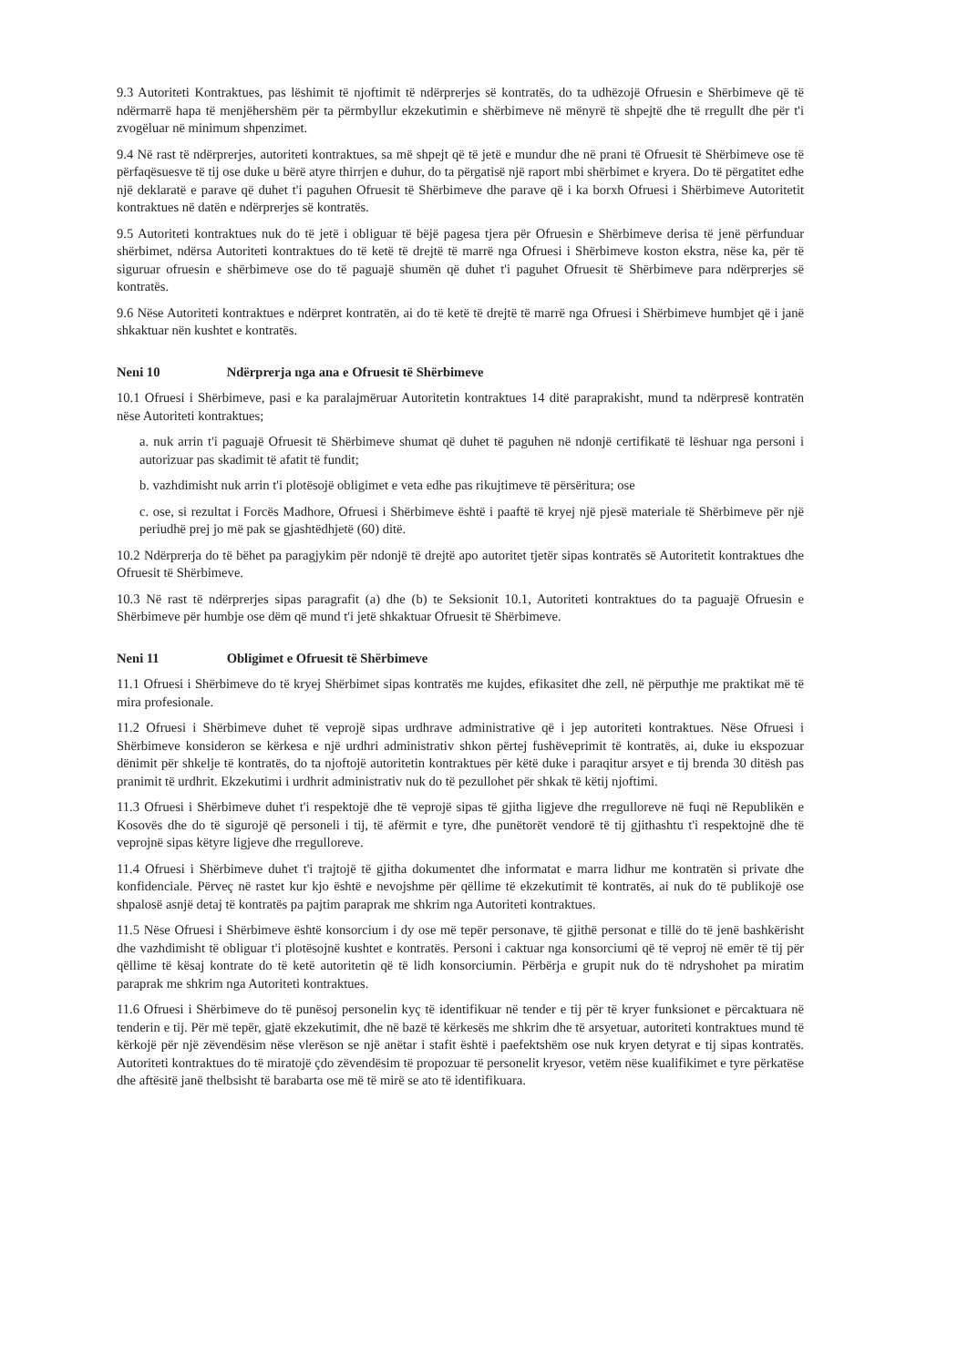9.3 Autoriteti Kontraktues, pas lëshimit të njoftimit të ndërprerjes së kontratës, do ta udhëzojë Ofruesin e Shërbimeve që të ndërmarrë hapa të menjëhershëm për ta përmbyllur ekzekutimin e shërbimeve në mënyrë të shpejtë dhe të rregullt dhe për t'i zvogëluar në minimum shpenzimet.
9.4 Në rast të ndërprerjes, autoriteti kontraktues, sa më shpejt që të jetë e mundur dhe në prani të Ofruesit të Shërbimeve ose të përfaqësuesve të tij ose duke u bërë atyre thirrjen e duhur, do ta përgatisë një raport mbi shërbimet e kryera. Do të përgatitet edhe një deklaratë e parave që duhet t'i paguhen Ofruesit të Shërbimeve dhe parave që i ka borxh Ofruesi i Shërbimeve Autoritetit kontraktues në datën e ndërprerjes së kontratës.
9.5 Autoriteti kontraktues nuk do të jetë i obliguar të bëjë pagesa tjera për Ofruesin e Shërbimeve derisa të jenë përfunduar shërbimet, ndërsa Autoriteti kontraktues do të ketë të drejtë të marrë nga Ofruesi i Shërbimeve koston ekstra, nëse ka, për të siguruar ofruesin e shërbimeve ose do të paguajë shumën që duhet t'i paguhet Ofruesit të Shërbimeve para ndërprerjes së kontratës.
9.6 Nëse Autoriteti kontraktues e ndërpret kontratën, ai do të ketë të drejtë të marrë nga Ofruesi i Shërbimeve humbjet që i janë shkaktuar nën kushtet e kontratës.
Neni 10 Ndërprerja nga ana e Ofruesit të Shërbimeve
10.1 Ofruesi i Shërbimeve, pasi e ka paralajmëruar Autoritetin kontraktues 14 ditë paraprakisht, mund ta ndërpresë kontratën nëse Autoriteti kontraktues;
a. nuk arrin t'i paguajë Ofruesit të Shërbimeve shumat që duhet të paguhen në ndonjë certifikatë të lëshuar nga personi i autorizuar pas skadimit të afatit të fundit;
b. vazhdimisht nuk arrin t'i plotësojë obligimet e veta edhe pas rikujtimeve të përsëritura; ose
c. ose, si rezultat i Forcës Madhore, Ofruesi i Shërbimeve është i paaftë të kryej një pjesë materiale të Shërbimeve për një periudhë prej jo më pak se gjashtëdhjetë (60) ditë.
10.2 Ndërprerja do të bëhet pa paragjykim për ndonjë të drejtë apo autoritet tjetër sipas kontratës së Autoritetit kontraktues dhe Ofruesit të Shërbimeve.
10.3 Në rast të ndërprerjes sipas paragrafit (a) dhe (b) te Seksionit 10.1, Autoriteti kontraktues do ta paguajë Ofruesin e Shërbimeve për humbje ose dëm që mund t'i jetë shkaktuar Ofruesit të Shërbimeve.
Neni 11 Obligimet e Ofruesit të Shërbimeve
11.1 Ofruesi i Shërbimeve do të kryej Shërbimet sipas kontratës me kujdes, efikasitet dhe zell, në përputhje me praktikat më të mira profesionale.
11.2 Ofruesi i Shërbimeve duhet të veprojë sipas urdhrave administrative që i jep autoriteti kontraktues. Nëse Ofruesi i Shërbimeve konsideron se kërkesa e një urdhri administrativ shkon përtej fushëveprimit të kontratës, ai, duke iu ekspozuar dënimit për shkelje të kontratës, do ta njoftojë autoritetin kontraktues për këtë duke i paraqitur arsyet e tij brenda 30 ditësh pas pranimit të urdhrit. Ekzekutimi i urdhrit administrativ nuk do të pezullohet për shkak të këtij njoftimi.
11.3 Ofruesi i Shërbimeve duhet t'i respektojë dhe të veprojë sipas të gjitha ligjeve dhe rregulloreve në fuqi në Republikën e Kosovës dhe do të sigurojë që personeli i tij, të afërmit e tyre, dhe punëtorët vendorë të tij gjithashtu t'i respektojnë dhe të veprojnë sipas këtyre ligjeve dhe rregulloreve.
11.4 Ofruesi i Shërbimeve duhet t'i trajtojë të gjitha dokumentet dhe informatat e marra lidhur me kontratën si private dhe konfidenciale. Përveç në rastet kur kjo është e nevojshme për qëllime të ekzekutimit të kontratës, ai nuk do të publikojë ose shpalosë asnjë detaj të kontratës pa pajtim paraprak me shkrim nga Autoriteti kontraktues.
11.5 Nëse Ofruesi i Shërbimeve është konsorcium i dy ose më tepër personave, të gjithë personat e tillë do të jenë bashkërisht dhe vazhdimisht të obliguar t'i plotësojnë kushtet e kontratës. Personi i caktuar nga konsorciumi që të veproj në emër të tij për qëllime të kësaj kontrate do të ketë autoritetin që të lidh konsorciumin. Përbërja e grupit nuk do të ndryshohet pa miratim paraprak me shkrim nga Autoriteti kontraktues.
11.6 Ofruesi i Shërbimeve do të punësoj personelin kyç të identifikuar në tender e tij për të kryer funksionet e përcaktuara në tenderin e tij. Për më tepër, gjatë ekzekutimit, dhe në bazë të kërkesës me shkrim dhe të arsyetuar, autoriteti kontraktues mund të kërkojë për një zëvendësim nëse vlerëson se një anëtar i stafit është i paefektshëm ose nuk kryen detyrat e tij sipas kontratës. Autoriteti kontraktues do të miratojë çdo zëvendësim të propozuar të personelit kryesor, vetëm nëse kualifikimet e tyre përkatëse dhe aftësitë janë thelbsisht të barabarta ose më të mirë se ato të identifikuara.